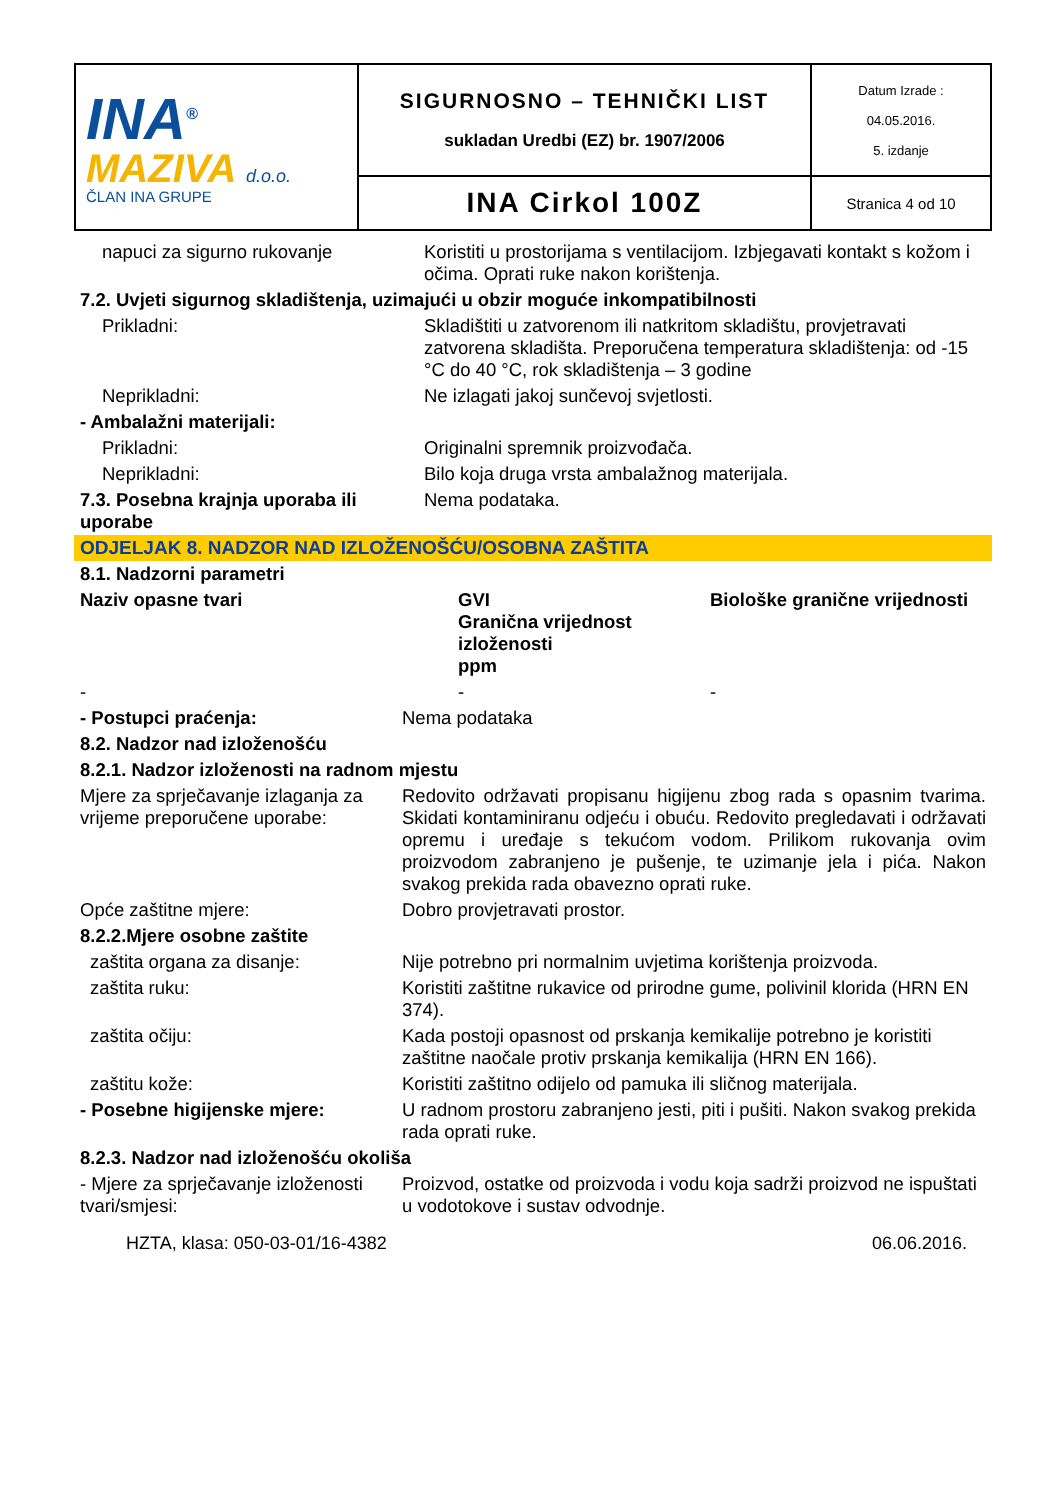| INA<sup>®</sup> MAZIVA d.o.o. ČLAN INA GRUPE | SIGURNOSNO – TEHNIČKI LIST sukladan Uredbi (EZ) br. 1907/2006 | Datum Izrade : 04.05.2016. 5. izdanje |
| | INA Cirkol 100Z | Stranica 4 od 10 |
| napuci za sigurno rukovanje | Koristiti u prostorijama s ventilacijom. Izbjegavati kontakt s kožom i očima. Oprati ruke nakon korištenja. |
| 7.2. Uvjeti sigurnog skladištenja, uzimajući u obzir moguće inkompatibilnosti | |
| Prikladni: | Skladištiti u zatvorenom ili natkritom skladištu, provjetravati zatvorena skladišta. Preporučena temperatura skladištenja: od -15 °C do 40 °C, rok skladištenja – 3 godine |
| Neprikladni: | Ne izlagati jakoj sunčevoj svjetlosti. |
| - Ambalažni materijali: | |
| Prikladni: | Originalni spremnik proizvođača. |
| Neprikladni: | Bilo koja druga vrsta ambalažnog materijala. |
| 7.3. Posebna krajnja uporaba ili uporabe | Nema podataka. |
| ODJELJAK 8. NADZOR NAD IZLOŽENOŠĆU/OSOBNA ZAŠTITA | |
| 8.1. Nadzorni parametri | |
| Naziv opasne tvari | GVI Granična vrijednost izloženosti ppm | Biološke granične vrijednosti |
| - | - | - |
| - Postupci praćenja: | Nema podataka |
| 8.2. Nadzor nad izloženošću | |
| 8.2.1. Nadzor izloženosti na radnom mjestu | |
| Mjere za sprječavanje izlaganja za vrijeme preporučene uporabe: | Redovito održavati propisanu higijenu zbog rada s opasnim tvarima. Skidati kontaminiranu odjeću i obuću. Redovito pregledavati i održavati opremu i uređaje s tekućom vodom. Prilikom rukovanja ovim proizvodom zabranjeno je pušenje, te uzimanje jela i pića. Nakon svakog prekida rada obavezno oprati ruke. |
| Opće zaštitne mjere: | Dobro provjetravati prostor. |
| 8.2.2.Mjere osobne zaštite | |
| zaštita organa za disanje: | Nije potrebno pri normalnim uvjetima korištenja proizvoda. |
| zaštita ruku: | Koristiti zaštitne rukavice od prirodne gume, polivinil klorida (HRN EN 374). |
| zaštita očiju: | Kada postoji opasnost od prskanja kemikalije potrebno je koristiti zaštitne naočale protiv prskanja kemikalija (HRN EN 166). |
| zaštitu kože: | Koristiti zaštitno odijelo od pamuka ili sličnog materijala. |
| - Posebne higijenske mjere: | U radnom prostoru zabranjeno jesti, piti i pušiti. Nakon svakog prekida rada oprati ruke. |
| 8.2.3. Nadzor nad izloženošću okoliša | |
| - Mjere za sprječavanje izloženosti tvari/smjesi: | Proizvod, ostatke od proizvoda i vodu koja sadrži proizvod ne ispuštati u vodotokove i sustav odvodnje. |
HZTA, klasa: 050-03-01/16-4382 06.06.2016.